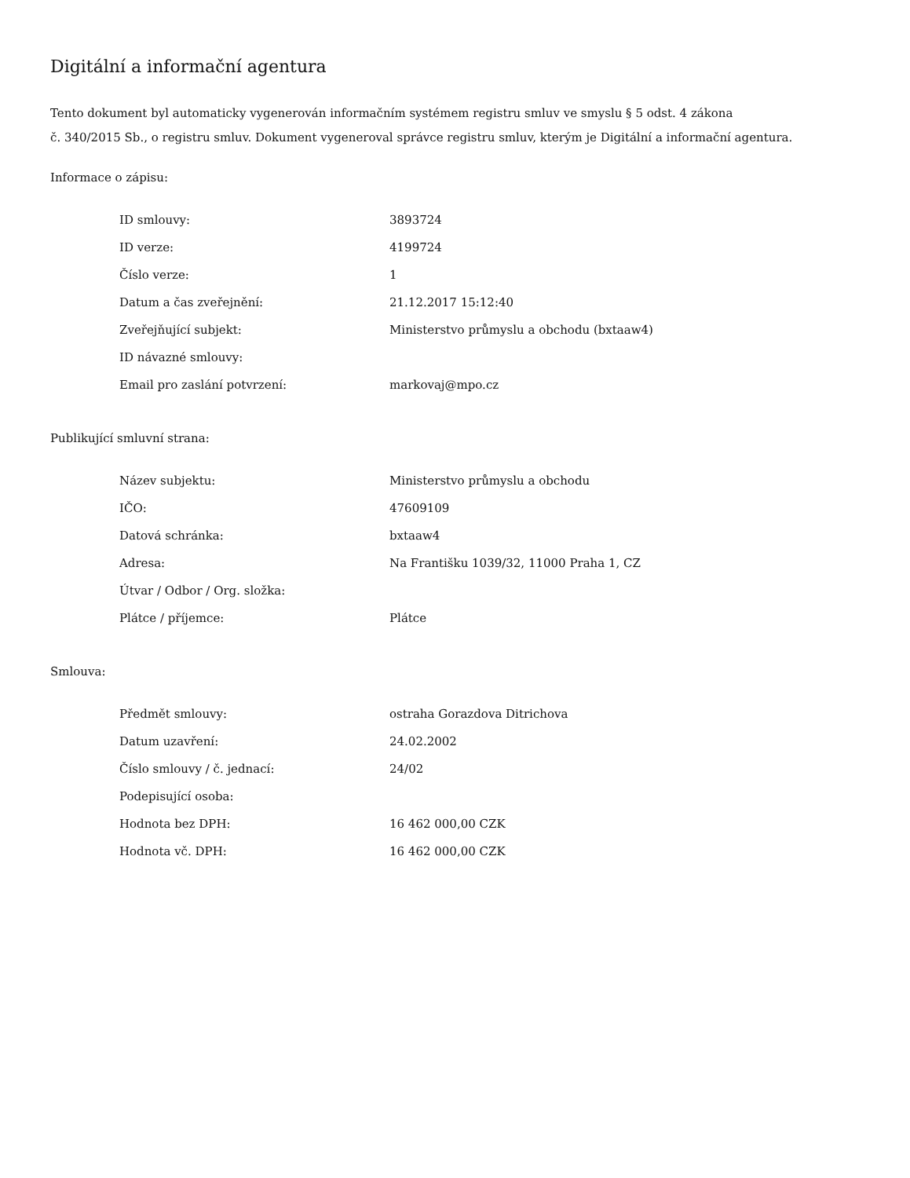Digitální a informační agentura
Tento dokument byl automaticky vygenerován informačním systémem registru smluv ve smyslu § 5 odst. 4 zákona
č. 340/2015 Sb., o registru smluv. Dokument vygeneroval správce registru smluv, kterým je Digitální a informační agentura.
Informace o zápisu:
| ID smlouvy: | 3893724 |
| ID verze: | 4199724 |
| Číslo verze: | 1 |
| Datum a čas zveřejnění: | 21.12.2017 15:12:40 |
| Zveřejňující subjekt: | Ministerstvo průmyslu a obchodu (bxtaaw4) |
| ID návazné smlouvy: | |
| Email pro zaslání potvrzení: | markovaj@mpo.cz |
Publikující smluvní strana:
| Název subjektu: | Ministerstvo průmyslu a obchodu |
| IČO: | 47609109 |
| Datová schránka: | bxtaaw4 |
| Adresa: | Na Františku 1039/32, 11000 Praha 1, CZ |
| Útvar / Odbor / Org. složka: | |
| Plátce / příjemce: | Plátce |
Smlouva:
| Předmět smlouvy: | ostraha Gorazdova Ditrichova |
| Datum uzavření: | 24.02.2002 |
| Číslo smlouvy / č. jednací: | 24/02 |
| Podepisující osoba: | |
| Hodnota bez DPH: | 16 462 000,00 CZK |
| Hodnota vč. DPH: | 16 462 000,00 CZK |